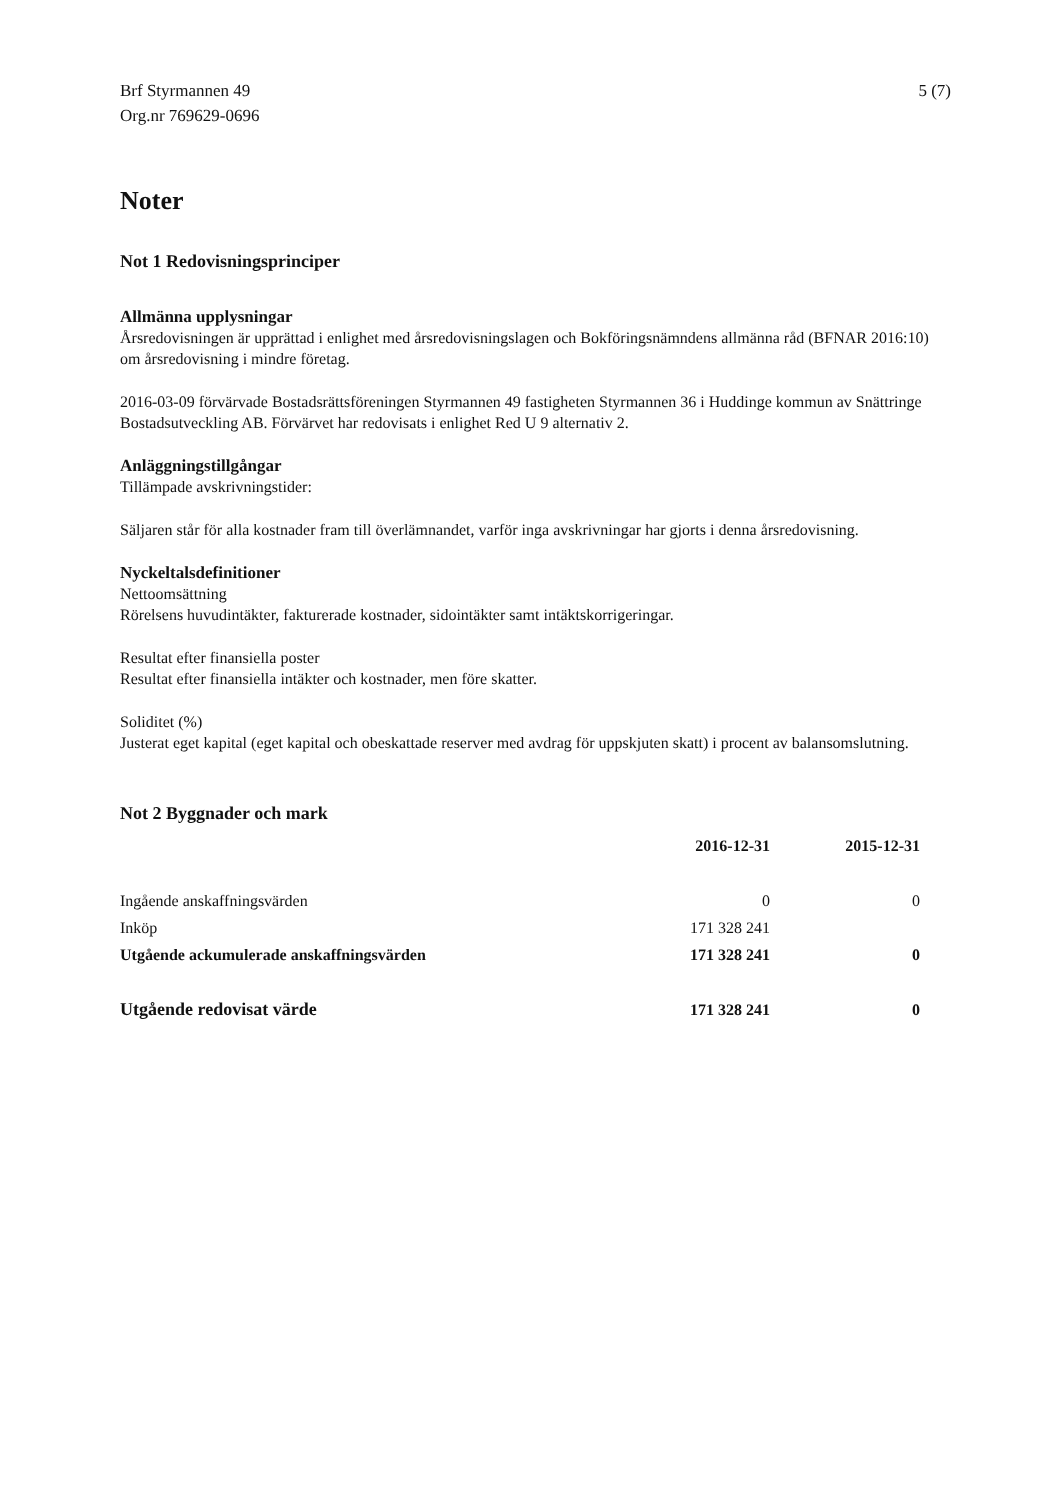Brf Styrmannen 49
Org.nr 769629-0696
5 (7)
Noter
Not 1 Redovisningsprinciper
Allmänna upplysningar
Årsredovisningen är upprättad i enlighet med årsredovisningslagen och Bokföringsnämndens allmänna råd (BFNAR 2016:10) om årsredovisning i mindre företag.
2016-03-09 förvärvade Bostadsrättsföreningen Styrmannen 49 fastigheten Styrmannen 36 i Huddinge kommun av Snättringe Bostadsutveckling AB. Förvärvet har redovisats i enlighet Red U 9 alternativ 2.
Anläggningstillgångar
Tillämpade avskrivningstider:
Säljaren står för alla kostnader fram till överlämnandet, varför inga avskrivningar har gjorts i denna årsredovisning.
Nyckeltalsdefinitioner
Nettoomsättning
Rörelsens huvudintäkter, fakturerade kostnader, sidointäkter samt intäktskorrigeringar.
Resultat efter finansiella poster
Resultat efter finansiella intäkter och kostnader, men före skatter.
Soliditet (%)
Justerat eget kapital (eget kapital och obeskattade reserver med avdrag för uppskjuten skatt) i procent av balansomslutning.
Not 2 Byggnader och mark
| | 2016-12-31 | 2015-12-31 |
| --- | --- | --- |
| Ingående anskaffningsvärden | 0 | 0 |
| Inköp | 171 328 241 | |
| Utgående ackumulerade anskaffningsvärden | 171 328 241 | 0 |
| Utgående redovisat värde | 171 328 241 | 0 |